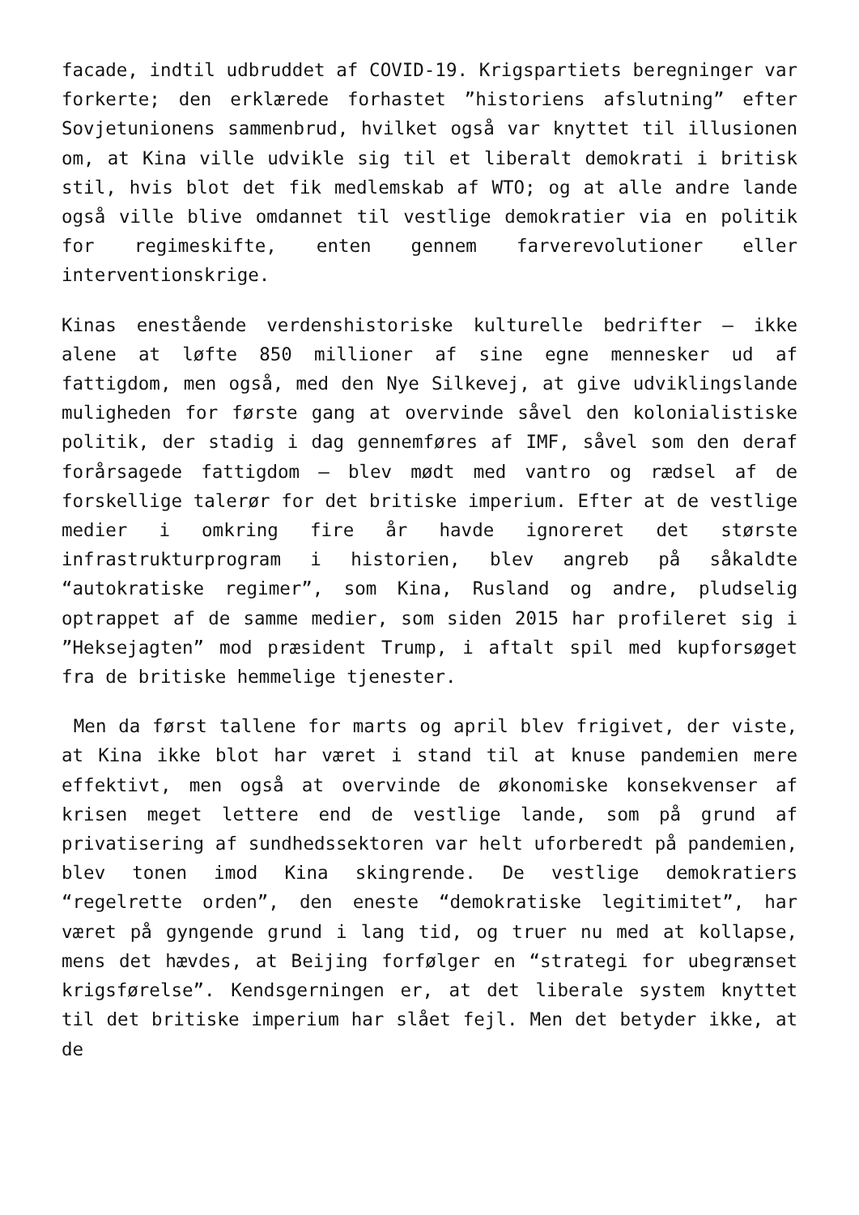facade, indtil udbruddet af COVID-19. Krigspartiets beregninger var forkerte; den erklærede forhastet ”historiens afslutning” efter Sovjetunionens sammenbrud, hvilket også var knyttet til illusionen om, at Kina ville udvikle sig til et liberalt demokrati i britisk stil, hvis blot det fik medlemskab af WTO; og at alle andre lande også ville blive omdannet til vestlige demokratier via en politik for regimeskifte, enten gennem farverevolutioner eller interventionskrige.
Kinas enestående verdenshistoriske kulturelle bedrifter – ikke alene at løfte 850 millioner af sine egne mennesker ud af fattigdom, men også, med den Nye Silkevej, at give udviklingslande muligheden for første gang at overvinde såvel den kolonialistiske politik, der stadig i dag gennemføres af IMF, såvel som den deraf forårsagede fattigdom – blev mødt med vantro og rædsel af de forskellige talerør for det britiske imperium. Efter at de vestlige medier i omkring fire år havde ignoreret det største infrastrukturprogram i historien, blev angreb på såkaldte “autokratiske regimer”, som Kina, Rusland og andre, pludselig optrappet af de samme medier, som siden 2015 har profileret sig i ”Heksejagten” mod præsident Trump, i aftalt spil med kupforsøget fra de britiske hemmelige tjenester.
Men da først tallene for marts og april blev frigivet, der viste, at Kina ikke blot har været i stand til at knuse pandemien mere effektivt, men også at overvinde de økonomiske konsekvenser af krisen meget lettere end de vestlige lande, som på grund af privatisering af sundhedssektoren var helt uforberedt på pandemien, blev tonen imod Kina skingrende. De vestlige demokratiers “regelrette orden”, den eneste “demokratiske legitimitet”, har været på gyngende grund i lang tid, og truer nu med at kollapse, mens det hævdes, at Beijing forfølger en “strategi for ubegrænset krigsførelse”. Kendsgerningen er, at det liberale system knyttet til det britiske imperium har slået fejl. Men det betyder ikke, at de